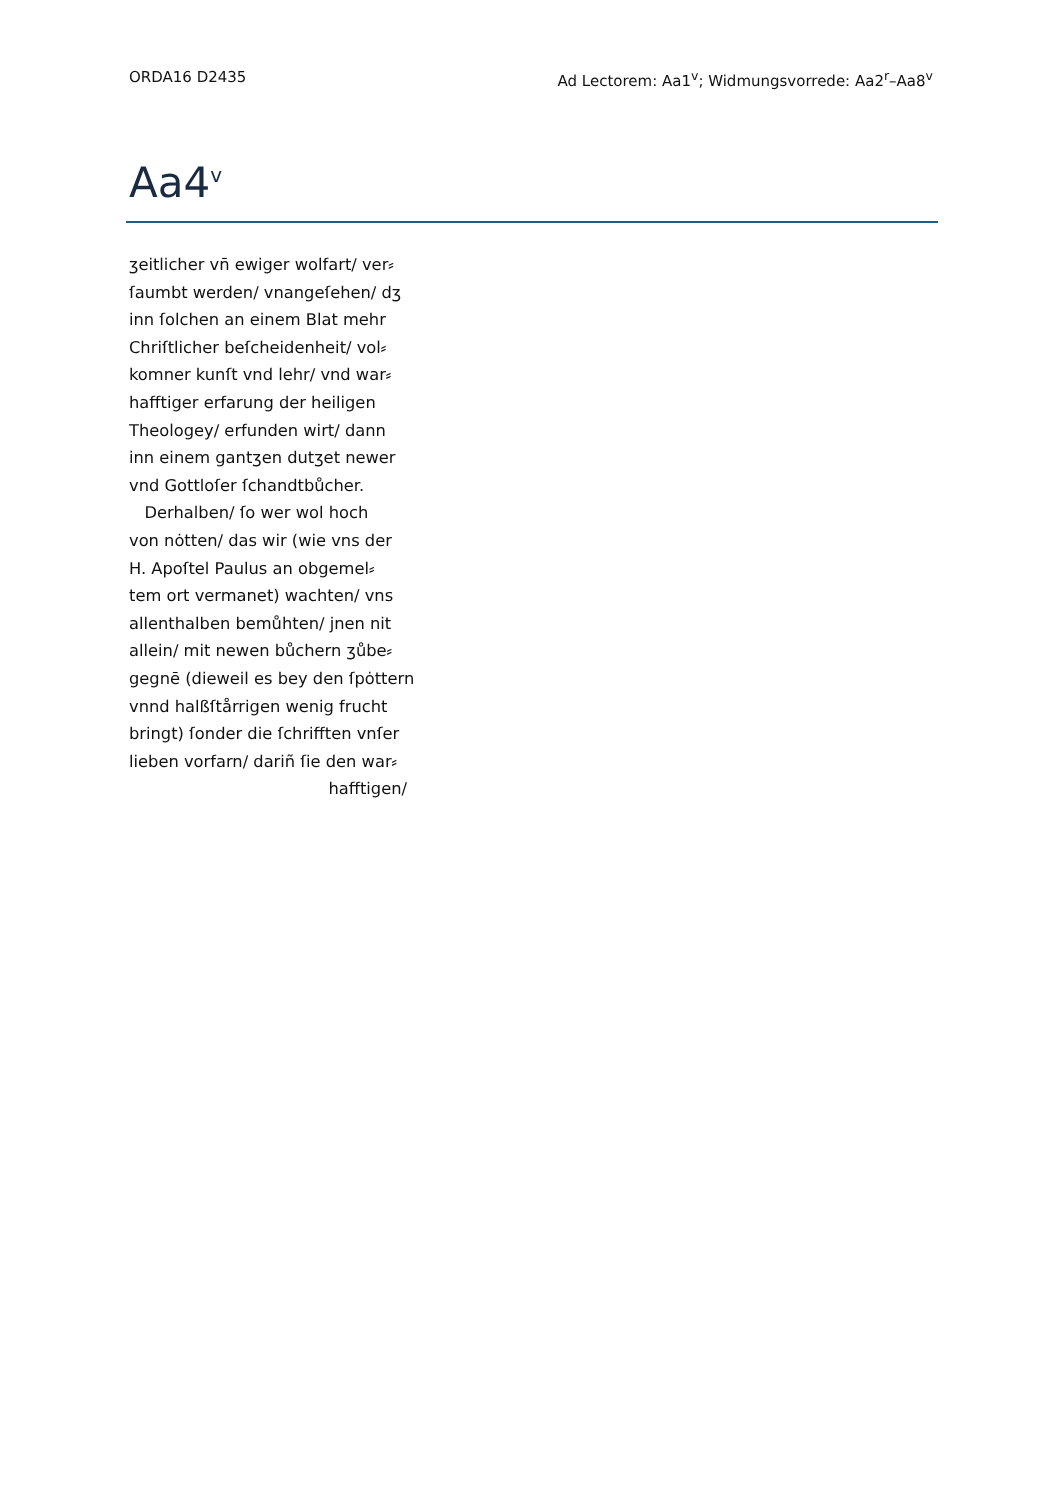ORDA16 D2435 Ad Lectorem: Aa1<sup>v</sup>; Widmungsvorrede: Aa2<sup>r</sup>–Aa8<sup>v</sup>
Aa4<sup>v</sup>
ʒeitlicher vn̄ ewiger wolfart/ ver⸗
ſaumbt werden/ vnangeſehen/ dʒ
inn ſolchen an einem Blat mehr
Chriſtlicher beſcheidenheit/ vol⸗
komner kunſt vnd lehr/ vnd war⸗
hafftiger erfarung der heiligen
Theologey/ erfunden wirt/ dann
inn einem gantʒen dutʒet newer
vnd Gottloſer ſchandtbůcher.
Derhalben/ ſo wer wol hoch
von nȯtten/ das wir (wie vns der
H. Apoſtel Paulus an obgemel⸗
tem ort vermanet) wachten/ vns
allenthalben bemůhten/ jnen nit
allein/ mit newen bůchern ʒůbe⸗
gegnē (dieweil es bey den ſpȯttern
vnnd halßſtårrigen wenig frucht
bringt) ſonder die ſchrifften vnſer
lieben vorfarn/ dariñ ſie den war⸗
hafftigen/